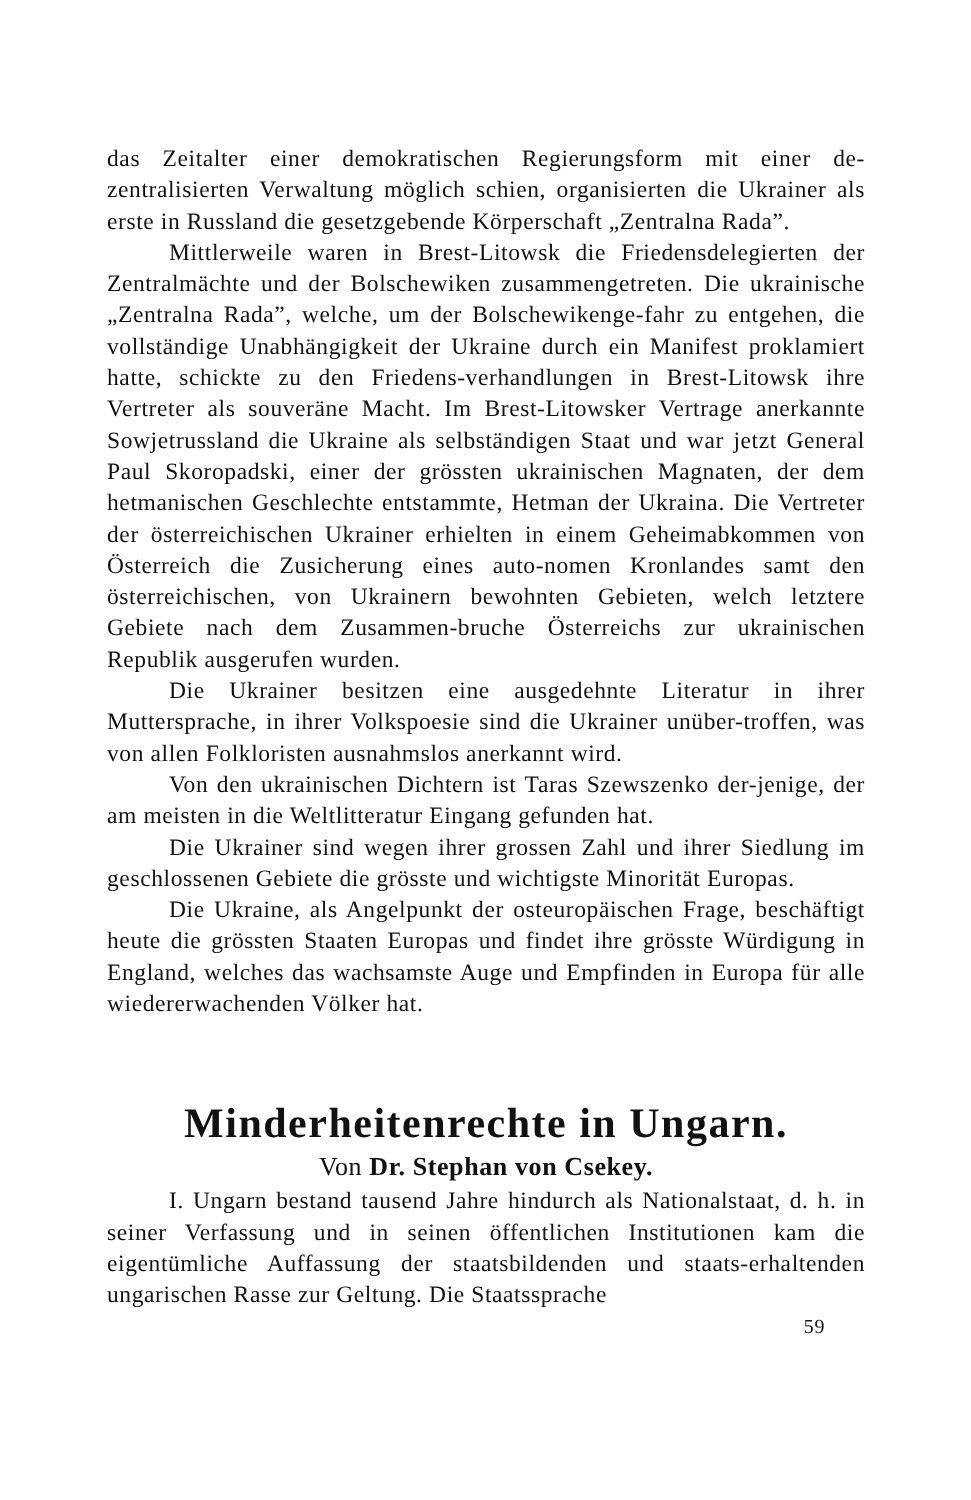das Zeitalter einer demokratischen Regierungsform mit einer de-zentralisierten Verwaltung möglich schien, organisierten die Ukrainer als erste in Russland die gesetzgebende Körperschaft „Zentralna Rada”.
Mittlerweile waren in Brest-Litowsk die Friedensdelegierten der Zentralmächte und der Bolschewiken zusammengetreten. Die ukrainische „Zentralna Rada”, welche, um der Bolschewikenge-fahr zu entgehen, die vollständige Unabhängigkeit der Ukraine durch ein Manifest proklamiert hatte, schickte zu den Friedens-verhandlungen in Brest-Litowsk ihre Vertreter als souveräne Macht. Im Brest-Litowsker Vertrage anerkannte Sowjetrussland die Ukraine als selbständigen Staat und war jetzt General Paul Skoropadski, einer der grössten ukrainischen Magnaten, der dem hetmanischen Geschlechte entstammte, Hetman der Ukraina. Die Vertreter der österreichischen Ukrainer erhielten in einem Geheimabkommen von Österreich die Zusicherung eines auto-nomen Kronlandes samt den österreichischen, von Ukrainern bewohnten Gebieten, welch letztere Gebiete nach dem Zusammen-bruche Österreichs zur ukrainischen Republik ausgerufen wurden.
Die Ukrainer besitzen eine ausgedehnte Literatur in ihrer Muttersprache, in ihrer Volkspoesie sind die Ukrainer unüber-troffen, was von allen Folkloristen ausnahmslos anerkannt wird.
Von den ukrainischen Dichtern ist Taras Szewszenko der-jenige, der am meisten in die Weltlitteratur Eingang gefunden hat.
Die Ukrainer sind wegen ihrer grossen Zahl und ihrer Siedlung im geschlossenen Gebiete die grösste und wichtigste Minorität Europas.
Die Ukraine, als Angelpunkt der osteuropäischen Frage, beschäftigt heute die grössten Staaten Europas und findet ihre grösste Würdigung in England, welches das wachsamste Auge und Empfinden in Europa für alle wiedererwachenden Völker hat.
Minderheitenrechte in Ungarn.
Von Dr. Stephan von Csekey.
I. Ungarn bestand tausend Jahre hindurch als Nationalstaat, d. h. in seiner Verfassung und in seinen öffentlichen Institutionen kam die eigentümliche Auffassung der staatsbildenden und staats-erhaltenden ungarischen Rasse zur Geltung. Die Staatssprache
59